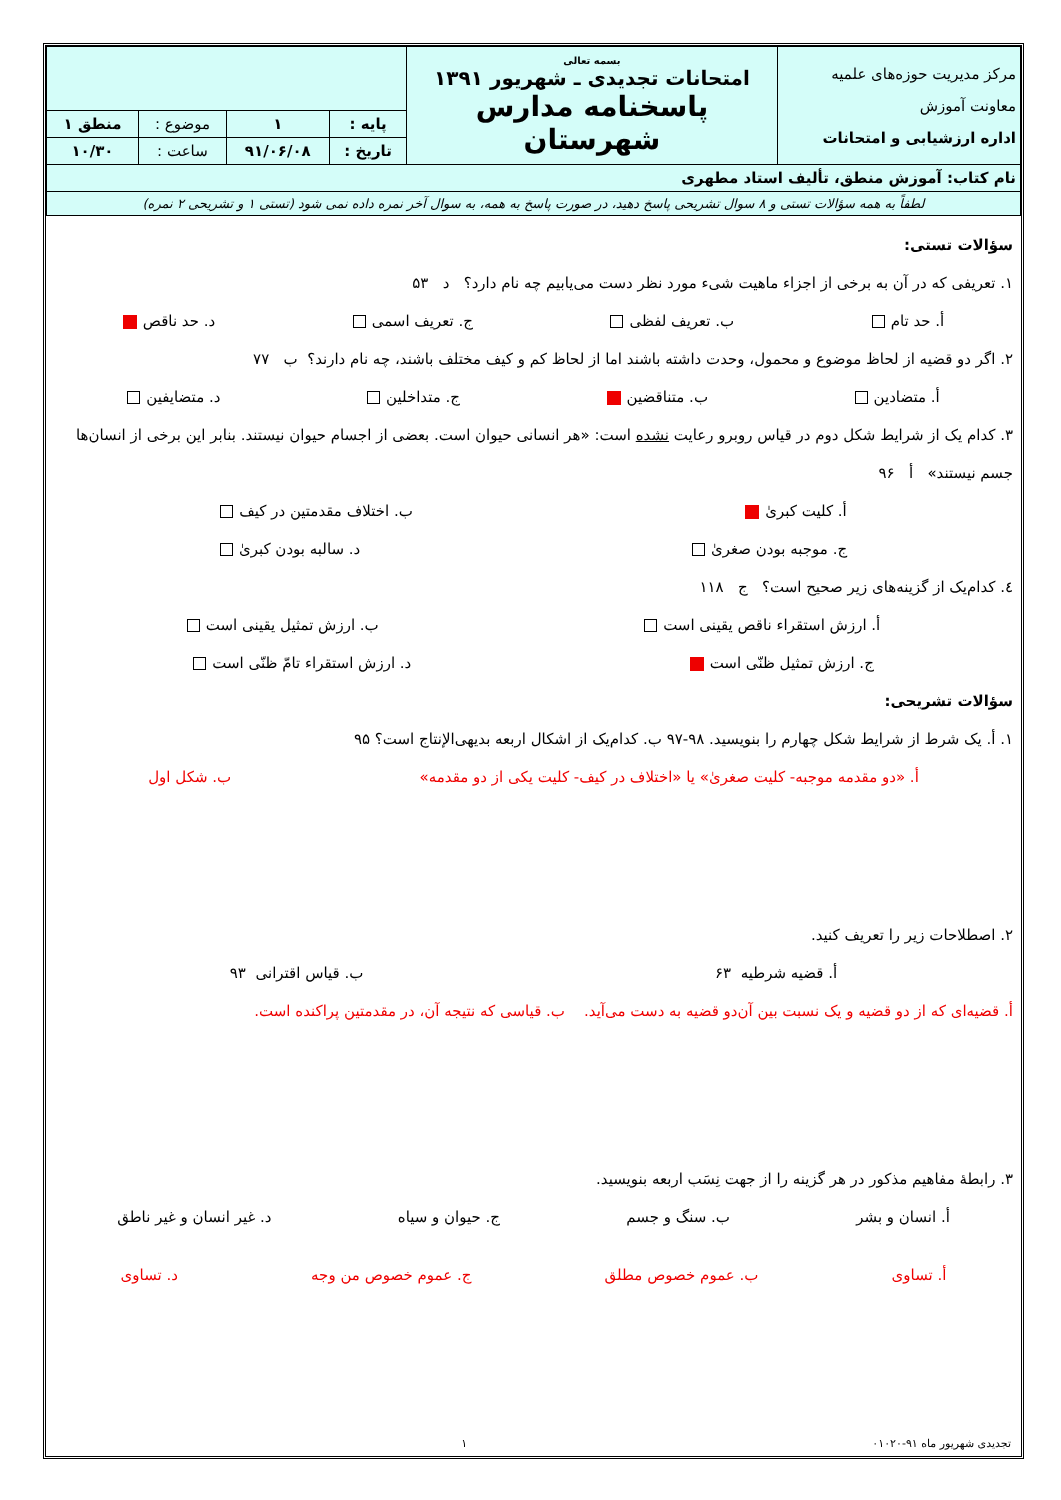| مرکز مدیریت حوزه‌های علمیه معاونت آموزش اداره ارزشیابی و امتحانات | بسمه تعالی امتحانات تجدیدی ـ شهریور ۱۳۹۱ پاسخنامه مدارس شهرستان | | | | |
| | | پایه : | ۱ | موضوع : | منطق ۱ |
| | | تاریخ : | ۹۱/۰۶/۰۸ | ساعت : | ۱۰/۳۰ |
| نام کتاب: آموزش منطق، تألیف استاد مطهری | | | | | |
| لطفاً به همه سؤالات تستی و ۸ سوال تشریحی پاسخ دهید، در صورت پاسخ به همه، به سوال آخر نمره داده نمی شود (تستی ۱ و تشریحی ۲ نمره) | | | | | |
سؤالات تستی:
۱. تعریفی که در آن به برخی از اجزاء ماهیت شیء مورد نظر دست می‌یابیم چه نام دارد؟ د ۵۳
أ. حد تام ب. تعریف لفظی ج. تعریف اسمی د. حد ناقص
۲. اگر دو قضیه از لحاظ موضوع و محمول، وحدت داشته باشند اما از لحاظ کم و کیف مختلف باشند، چه نام دارند؟ ب ۷۷
أ. متضادین ب. متناقضین ج. متداخلین د. متضایفین
۳. کدام یک از شرایط شکل دوم در قیاس روبرو رعایت نشده است: «هر انسانی حیوان است. بعضی از اجسام حیوان نیستند. بنابر این برخی از انسان‌ها جسم نیستند» أ ۹۶
أ. کلیت کبریٰ ب. اختلاف مقدمتین در کیف
ج. موجبه بودن صغریٰ د. سالبه بودن کبریٰ
٤. کدام‌یک از گزینه‌های زیر صحیح است؟ ج ۱۱۸
أ. ارزش استقراء ناقص یقینی است ب. ارزش تمثیل یقینی است
ج. ارزش تمثیل ظنّی است د. ارزش استقراء تامّ ظنّی است
سؤالات تشریحی:
۱. أ. یک شرط از شرایط شکل چهارم را بنویسید. ۹۸-۹۷ ب. کدام‌یک از اشکال اربعه بدیهی‌الإنتاج است؟ ۹۵
أ. «دو مقدمه موجبه- کلیت صغریٰ» یا «اختلاف در کیف- کلیت یکی از دو مقدمه» ب. شکل اول
۲. اصطلاحات زیر را تعریف کنید.
أ. قضیه شرطیه ۶۳ ب. قیاس اقترانی ۹۳
أ. قضیه‌ای که از دو قضیه و یک نسبت بین آن‌دو قضیه به دست می‌آید. ب. قیاسی که نتیجه آن، در مقدمتین پراکنده است.
۳. رابطهٔ مفاهیم مذکور در هر گزینه را از جهت نِسَب اربعه بنویسید.
أ. انسان و بشر ب. سنگ و جسم ج. حیوان و سیاه د. غیر انسان و غیر ناطق
أ. تساوی ب. عموم خصوص مطلق ج. عموم خصوص من وجه د. تساوی
تجدیدی شهریور ماه ۹۱-۰۱۰۲۰ ۱